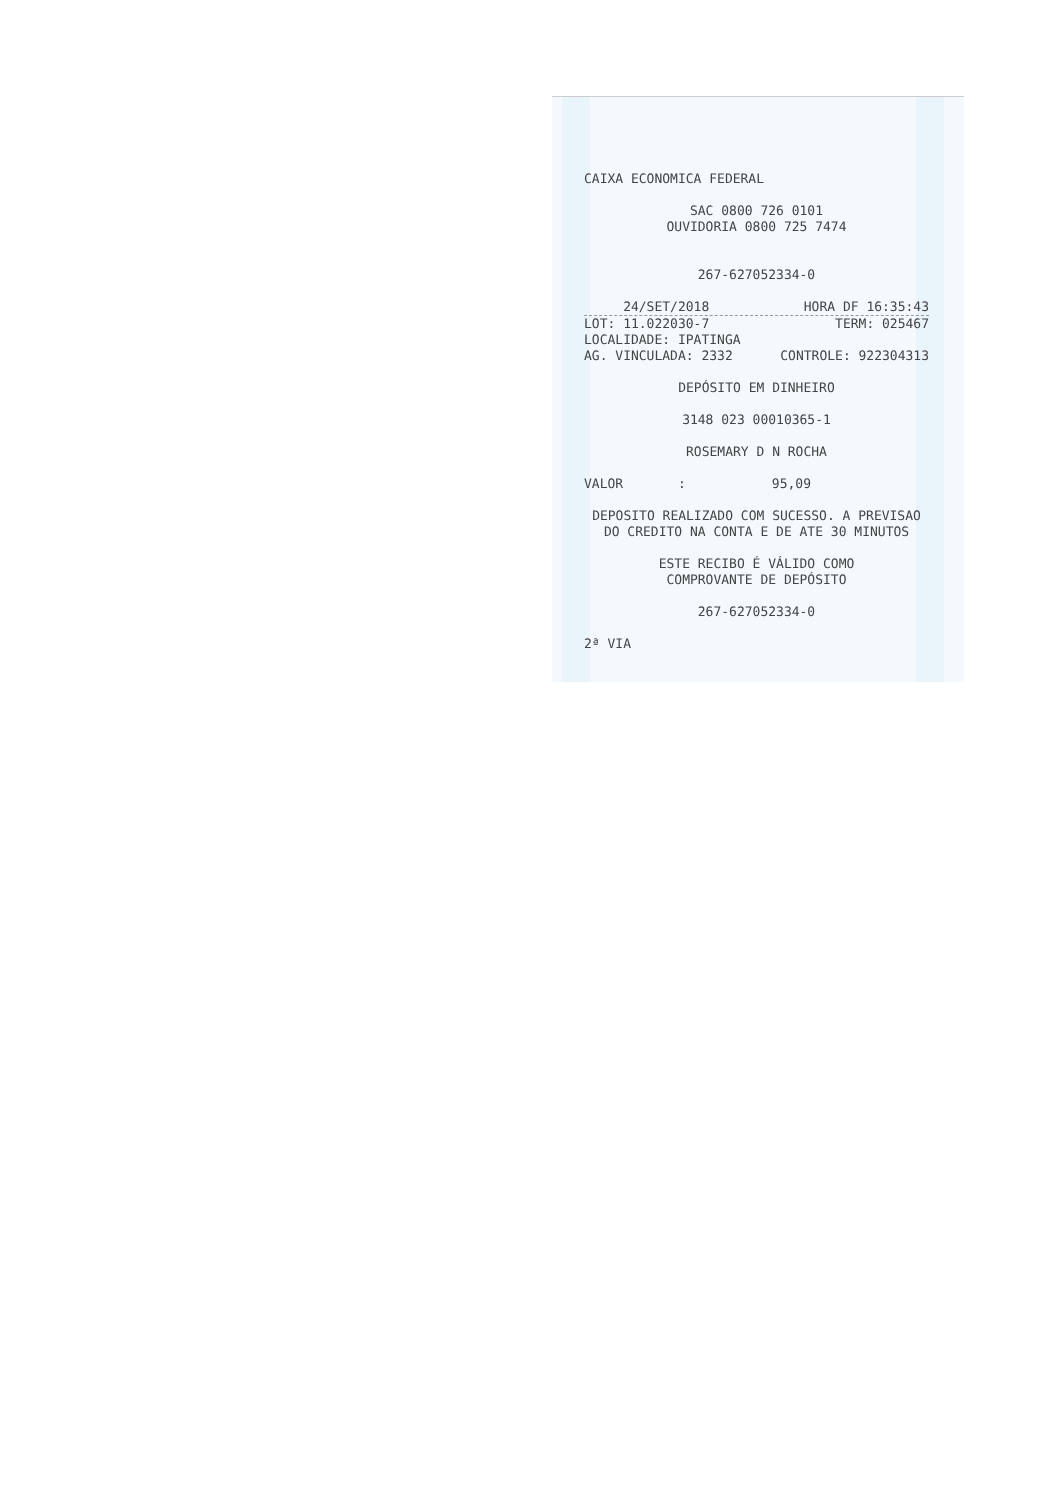CAIXA ECONOMICA FEDERAL
SAC 0800 726 0101
OUVIDORIA 0800 725 7474
267-627052334-0
24/SET/2018 HORA DF 16:35:43
LOT: 11.022030-7 TERM: 025467
LOCALIDADE: IPATINGA
AG. VINCULADA: 2332 CONTROLE: 922304313
DEPÓSITO EM DINHEIRO
3148 023 00010365-1
ROSEMARY D N ROCHA
VALOR : 95,09
DEPOSITO REALIZADO COM SUCESSO. A PREVISAO
DO CREDITO NA CONTA E DE ATE 30 MINUTOS
ESTE RECIBO É VÁLIDO COMO
COMPROVANTE DE DEPÓSITO
267-627052334-0
2ª VIA